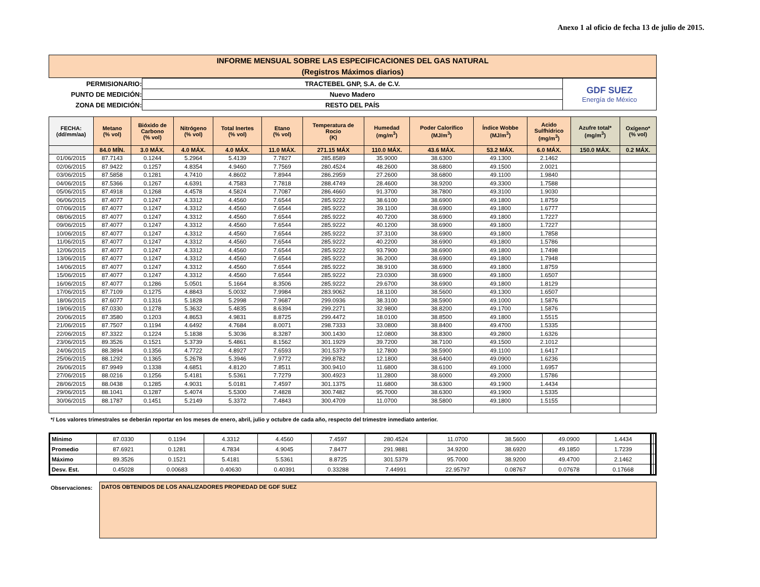Anexo 1 al oficio de fecha 13 de julio de 2015.
INFORME MENSUAL SOBRE LAS ESPECIFICACIONES DEL GAS NATURAL
(Registros Máximos diarios)
| PERMISIONARIO: | TRACTEBEL GNP, S.A. de C.V. | GDF SUEZ Energía de México |
| PUNTO DE MEDICIÓN: | Nuevo Madero | |
| ZONA DE MEDICIÓN: | RESTO DEL PAÍS | |
| FECHA: (dd/mm/aa) | Metano (% vol) | Bióxido de Carbono (% vol) | Nitrógeno (% vol) | Total Inertes (% vol) | Etano (% vol) | Temperatura de Rocio (K) | Humedad (mg/m<sup>3</sup>) | Poder Calorífico (MJ/m<sup>3</sup>) | Índice Wobbe (MJ/m<sup>3</sup>) | Acido Sulfhídrico (mg/m<sup>3</sup>) | Azufre total* (mg/m<sup>3</sup>) | Oxígeno* (% vol) |
| --- | --- | --- | --- | --- | --- | --- | --- | --- | --- | --- | --- | --- |
| | 84.0 MÍN. | 3.0 MÁX. | 4.0 MÁX. | 4.0 MÁX. | 11.0 MÁX. | 271.15 MÁX | 110.0 MÁX. | 43.6 MÁX. | 53.2 MÁX. | 6.0 MÁX. | 150.0 MÁX. | 0.2 MÁX. |
| 01/06/2015 | 87.7143 | 0.1244 | 5.2964 | 5.4139 | 7.7827 | 285.8589 | 35.9000 | 38.6300 | 49.1300 | 2.1462 | | |
| 02/06/2015 | 87.9422 | 0.1257 | 4.8354 | 4.9460 | 7.7569 | 280.4524 | 48.2600 | 38.6800 | 49.1500 | 2.0021 | | |
| 03/06/2015 | 87.5858 | 0.1281 | 4.7410 | 4.8602 | 7.8944 | 286.2959 | 27.2600 | 38.6800 | 49.1100 | 1.9840 | | |
| 04/06/2015 | 87.5366 | 0.1267 | 4.6391 | 4.7583 | 7.7818 | 288.4749 | 28.4600 | 38.9200 | 49.3300 | 1.7588 | | |
| 05/06/2015 | 87.4918 | 0.1268 | 4.4578 | 4.5824 | 7.7087 | 286.4660 | 91.3700 | 38.7800 | 49.3100 | 1.9030 | | |
| 06/06/2015 | 87.4077 | 0.1247 | 4.3312 | 4.4560 | 7.6544 | 285.9222 | 38.6100 | 38.6900 | 49.1800 | 1.8759 | | |
| 07/06/2015 | 87.4077 | 0.1247 | 4.3312 | 4.4560 | 7.6544 | 285.9222 | 39.1100 | 38.6900 | 49.1800 | 1.6777 | | |
| 08/06/2015 | 87.4077 | 0.1247 | 4.3312 | 4.4560 | 7.6544 | 285.9222 | 40.7200 | 38.6900 | 49.1800 | 1.7227 | | |
| 09/06/2015 | 87.4077 | 0.1247 | 4.3312 | 4.4560 | 7.6544 | 285.9222 | 40.1200 | 38.6900 | 49.1800 | 1.7227 | | |
| 10/06/2015 | 87.4077 | 0.1247 | 4.3312 | 4.4560 | 7.6544 | 285.9222 | 37.3100 | 38.6900 | 49.1800 | 1.7858 | | |
| 11/06/2015 | 87.4077 | 0.1247 | 4.3312 | 4.4560 | 7.6544 | 285.9222 | 40.2200 | 38.6900 | 49.1800 | 1.5786 | | |
| 12/06/2015 | 87.4077 | 0.1247 | 4.3312 | 4.4560 | 7.6544 | 285.9222 | 93.7900 | 38.6900 | 49.1800 | 1.7498 | | |
| 13/06/2015 | 87.4077 | 0.1247 | 4.3312 | 4.4560 | 7.6544 | 285.9222 | 36.2000 | 38.6900 | 49.1800 | 1.7948 | | |
| 14/06/2015 | 87.4077 | 0.1247 | 4.3312 | 4.4560 | 7.6544 | 285.9222 | 38.9100 | 38.6900 | 49.1800 | 1.8759 | | |
| 15/06/2015 | 87.4077 | 0.1247 | 4.3312 | 4.4560 | 7.6544 | 285.9222 | 23.0300 | 38.6900 | 49.1800 | 1.6507 | | |
| 16/06/2015 | 87.4077 | 0.1286 | 5.0501 | 5.1664 | 8.3506 | 285.9222 | 29.6700 | 38.6900 | 49.1800 | 1.8129 | | |
| 17/06/2015 | 87.7109 | 0.1275 | 4.8843 | 5.0032 | 7.9984 | 283.9062 | 18.1100 | 38.5600 | 49.1300 | 1.6507 | | |
| 18/06/2015 | 87.6077 | 0.1316 | 5.1828 | 5.2998 | 7.9687 | 299.0936 | 38.3100 | 38.5900 | 49.1000 | 1.5876 | | |
| 19/06/2015 | 87.0330 | 0.1278 | 5.3632 | 5.4835 | 8.6394 | 299.2271 | 32.9800 | 38.8200 | 49.1700 | 1.5876 | | |
| 20/06/2015 | 87.3580 | 0.1203 | 4.8653 | 4.9831 | 8.8725 | 299.4472 | 18.0100 | 38.8500 | 49.1800 | 1.5515 | | |
| 21/06/2015 | 87.7507 | 0.1194 | 4.6492 | 4.7684 | 8.0071 | 298.7333 | 33.0800 | 38.8400 | 49.4700 | 1.5335 | | |
| 22/06/2015 | 87.3322 | 0.1224 | 5.1838 | 5.3036 | 8.3287 | 300.1430 | 12.0800 | 38.8300 | 49.2800 | 1.6326 | | |
| 23/06/2015 | 89.3526 | 0.1521 | 5.3739 | 5.4861 | 8.1562 | 301.1929 | 39.7200 | 38.7100 | 49.1500 | 2.1012 | | |
| 24/06/2015 | 88.3894 | 0.1356 | 4.7722 | 4.8927 | 7.6593 | 301.5379 | 12.7800 | 38.5900 | 49.1100 | 1.6417 | | |
| 25/06/2015 | 88.1292 | 0.1365 | 5.2678 | 5.3946 | 7.9772 | 299.8782 | 12.1800 | 38.6400 | 49.0900 | 1.6236 | | |
| 26/06/2015 | 87.9949 | 0.1338 | 4.6851 | 4.8120 | 7.8511 | 300.9410 | 11.6800 | 38.6100 | 49.1000 | 1.6957 | | |
| 27/06/2015 | 88.0216 | 0.1256 | 5.4181 | 5.5361 | 7.7279 | 300.4923 | 11.2800 | 38.6000 | 49.2000 | 1.5786 | | |
| 28/06/2015 | 88.0438 | 0.1285 | 4.9031 | 5.0181 | 7.4597 | 301.1375 | 11.6800 | 38.6300 | 49.1900 | 1.4434 | | |
| 29/06/2015 | 88.1041 | 0.1287 | 5.4074 | 5.5300 | 7.4828 | 300.7482 | 95.7000 | 38.6300 | 49.1900 | 1.5335 | | |
| 30/06/2015 | 88.1787 | 0.1451 | 5.2149 | 5.3372 | 7.4843 | 300.4709 | 11.0700 | 38.5800 | 49.1800 | 1.5155 | | |
*/ Los valores trimestrales se deberán reportar en los meses de enero, abril, julio y octubre de cada año, respecto del trimestre inmediato anterior.
| Mínimo | 87.0330 | 0.1194 | 4.3312 | 4.4560 | 7.4597 | 280.4524 | 11.0700 | 38.5600 | 49.0900 | 1.4434 | | |
| Promedio | 87.6921 | 0.1281 | 4.7834 | 4.9045 | 7.8477 | 291.9881 | 34.9200 | 38.6920 | 49.1850 | 1.7239 | | |
| Máximo | 89.3526 | 0.1521 | 5.4181 | 5.5361 | 8.8725 | 301.5379 | 95.7000 | 38.9200 | 49.4700 | 2.1462 | | |
| Desv. Est. | 0.45028 | 0.00683 | 0.40630 | 0.40391 | 0.33288 | 7.44991 | 22.95797 | 0.08767 | 0.07678 | 0.17668 | | |
Observaciones:
DATOS OBTENIDOS DE LOS ANALIZADORES PROPIEDAD DE GDF SUEZ